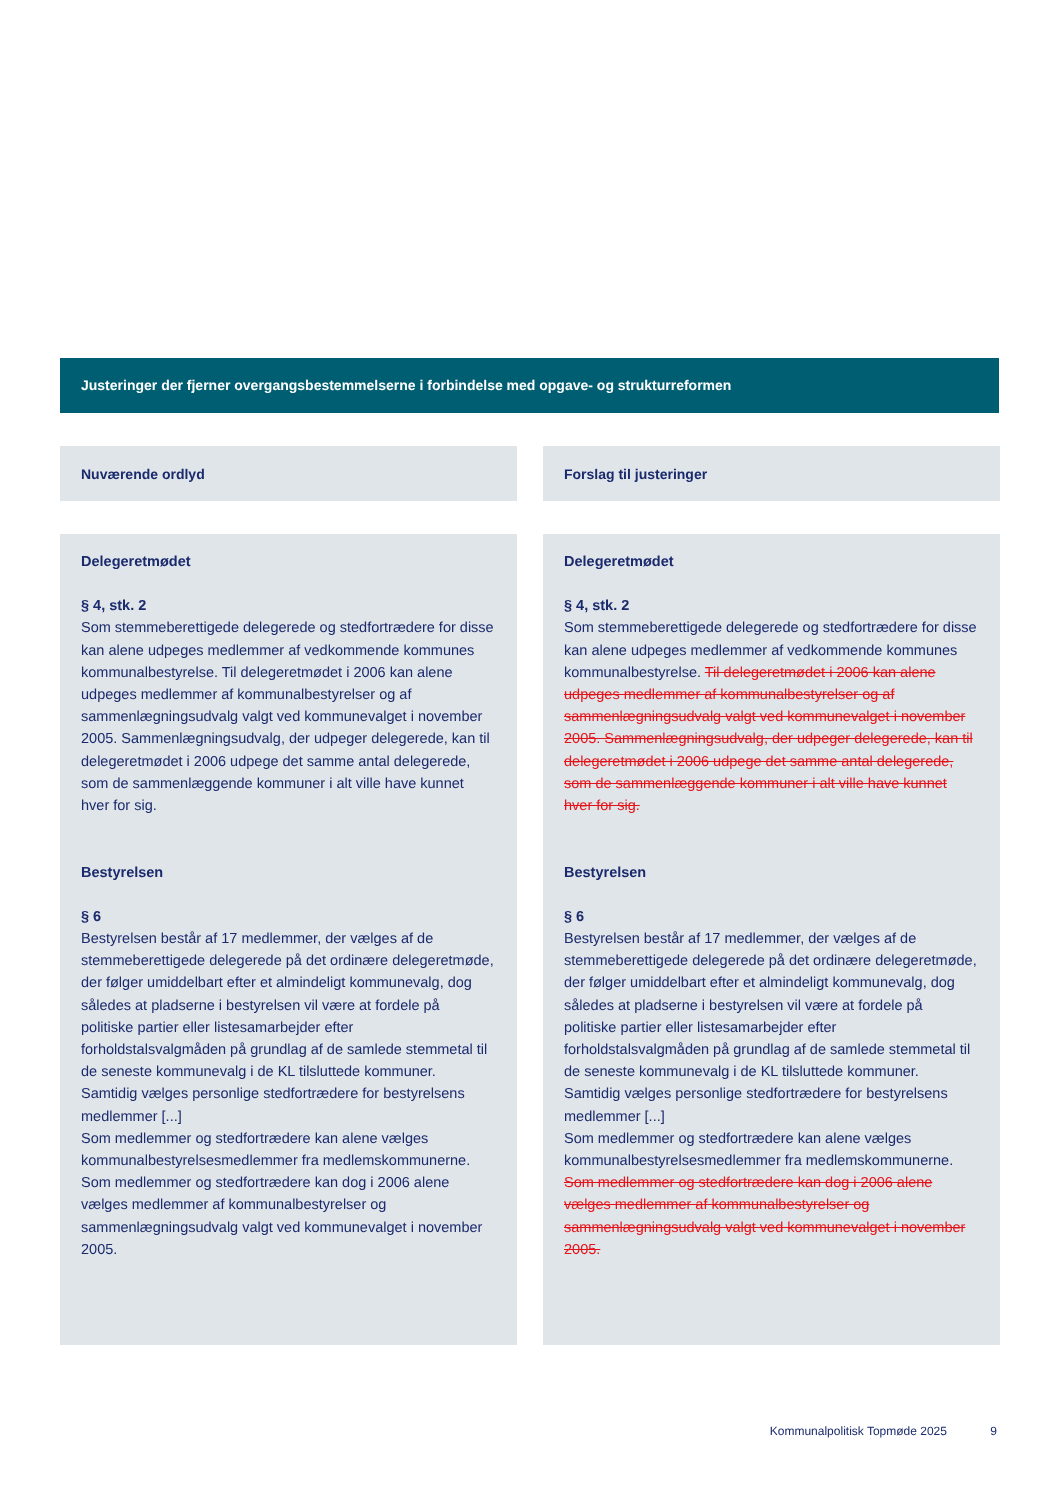Justeringer der fjerner overgangsbestemmelserne i forbindelse med opgave- og strukturreformen
| Nuværende ordlyd | | Forslag til justeringer |
| --- | --- | --- |
| Delegeretmødet § 4, stk. 2 Som stemmeberettigede delegerede og stedfortrædere for disse kan alene udpeges medlemmer af vedkommende kommunes kommunalbestyrelse. Til delegeretmødet i 2006 kan alene udpeges medlemmer af kommunalbestyrelser og af sammenlægningsudvalg valgt ved kommunevalget i november 2005. Sammenlægningsudvalg, der udpeger delegerede, kan til delegeretmødet i 2006 udpege det samme antal delegerede, som de sammenlæggende kommuner i alt ville have kunnet hver for sig. Bestyrelsen § 6 Bestyrelsen består af 17 medlemmer, der vælges af de stemmeberettigede delegerede på det ordinære delegeretmøde, der følger umiddelbart efter et almindeligt kommunevalg, dog således at pladserne i bestyrelsen vil være at fordele på politiske partier eller listesamarbejder efter forholdstalsvalgmåden på grundlag af de samlede stemmetal til de seneste kommunevalg i de KL tilsluttede kommuner. Samtidig vælges personlige stedfortrædere for bestyrelsens medlemmer [...] Som medlemmer og stedfortrædere kan alene vælges kommunalbestyrelsesmedlemmer fra medlemskommunerne. Som medlemmer og stedfortrædere kan dog i 2006 alene vælges medlemmer af kommunalbestyrelser og sammenlægningsudvalg valgt ved kommunevalget i november 2005. | | Delegeretmødet § 4, stk. 2 Som stemmeberettigede delegerede og stedfortrædere for disse kan alene udpeges medlemmer af vedkommende kommunes kommunalbestyrelse. Til delegeretmødet i 2006 kan alene udpeges medlemmer af kommunalbestyrelser og af sammenlægningsudvalg valgt ved kommunevalget i november 2005. Sammenlægningsudvalg, der udpeger delegerede, kan til delegeretmødet i 2006 udpege det samme antal delegerede, som de sammenlæggende kommuner i alt ville have kunnet hver for sig. Bestyrelsen § 6 Bestyrelsen består af 17 medlemmer, der vælges af de stemmeberettigede delegerede på det ordinære delegeretmøde, der følger umiddelbart efter et almindeligt kommunevalg, dog således at pladserne i bestyrelsen vil være at fordele på politiske partier eller listesamarbejder efter forholdstalsvalgmåden på grundlag af de samlede stemmetal til de seneste kommunevalg i de KL tilsluttede kommuner. Samtidig vælges personlige stedfortrædere for bestyrelsens medlemmer [...] Som medlemmer og stedfortrædere kan alene vælges kommunalbestyrelsesmedlemmer fra medlemskommunerne. Som medlemmer og stedfortrædere kan dog i 2006 alene vælges medlemmer af kommunalbestyrelser og sammenlægningsudvalg valgt ved kommunevalget i november 2005. |
Kommunalpolitisk Topmøde 2025 9